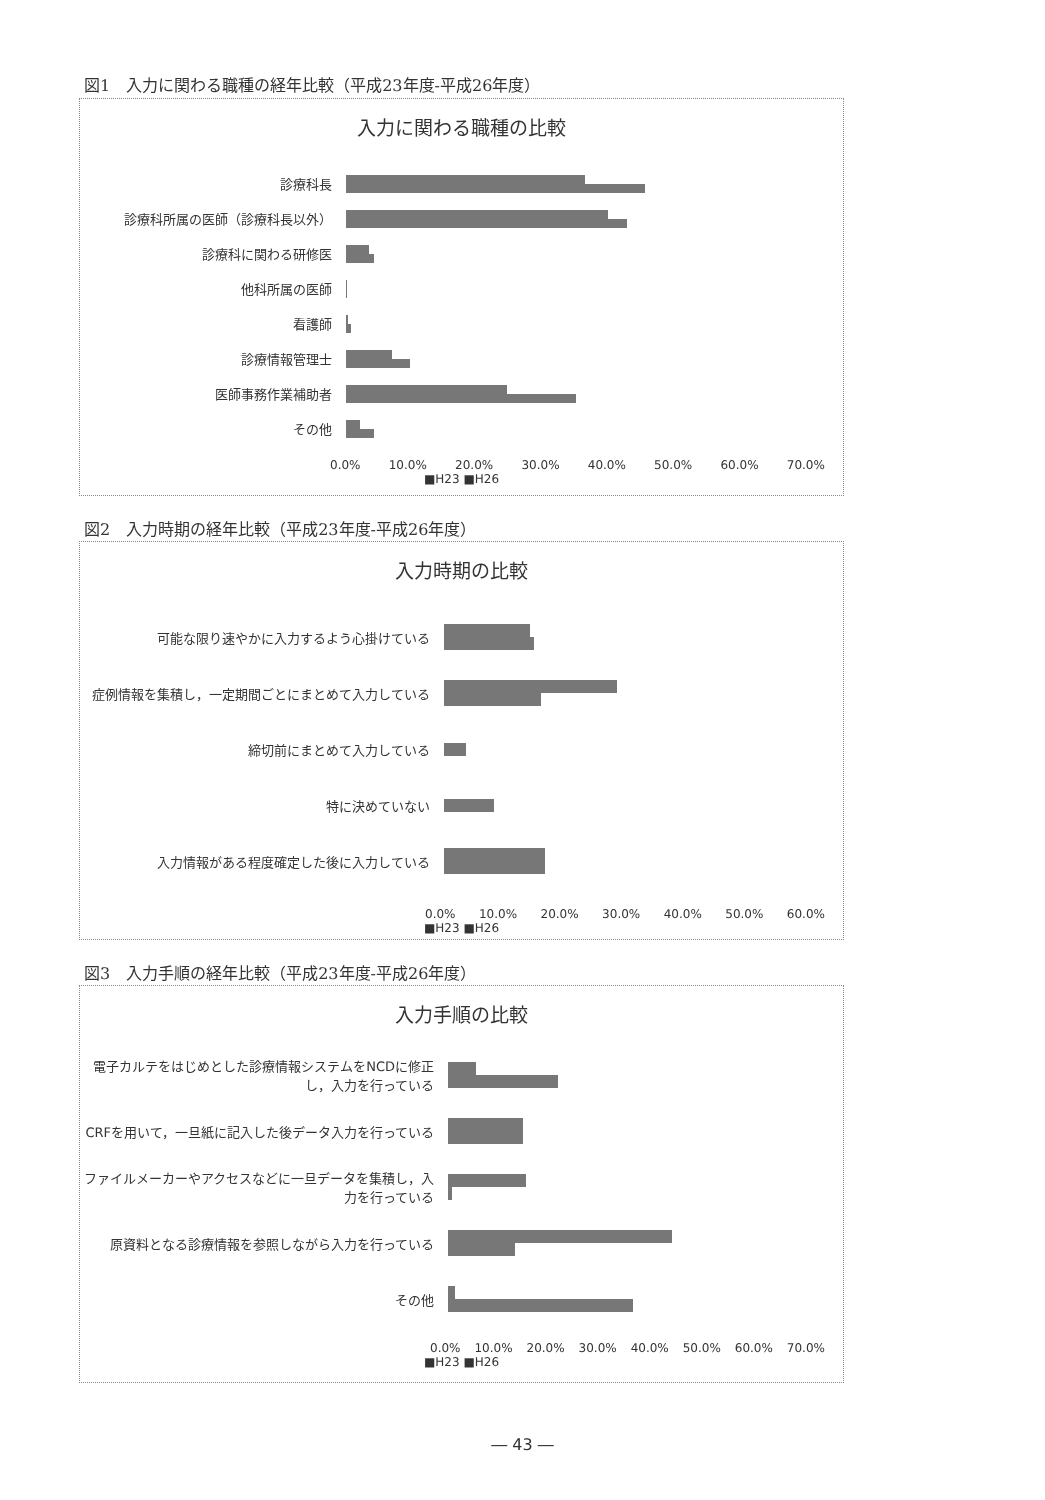図1　入力に関わる職種の経年比較（平成23年度-平成26年度）
入力に関わる職種の比較
診療科長
診療科所属の医師（診療科長以外）
診療科に関わる研修医
他科所属の医師
看護師
診療情報管理士
医師事務作業補助者
その他
0.0% 10.0% 20.0% 30.0% 40.0% 50.0% 60.0% 70.0%
■H23 ■H26
図2　入力時期の経年比較（平成23年度-平成26年度）
入力時期の比較
可能な限り速やかに入力するよう心掛けている
症例情報を集積し，一定期間ごとにまとめて入力している
締切前にまとめて入力している
特に決めていない
入力情報がある程度確定した後に入力している
0.0% 10.0% 20.0% 30.0% 40.0% 50.0% 60.0%
■H23 ■H26
図3　入力手順の経年比較（平成23年度-平成26年度）
入力手順の比較
電子カルテをはじめとした診療情報システムをNCDに修正し，入力を行っている
CRFを用いて，一旦紙に記入した後データ入力を行っている
ファイルメーカーやアクセスなどに一旦データを集積し，入力を行っている
原資料となる診療情報を参照しながら入力を行っている
その他
0.0% 10.0% 20.0% 30.0% 40.0% 50.0% 60.0% 70.0%
■H23 ■H26
― 43 ―